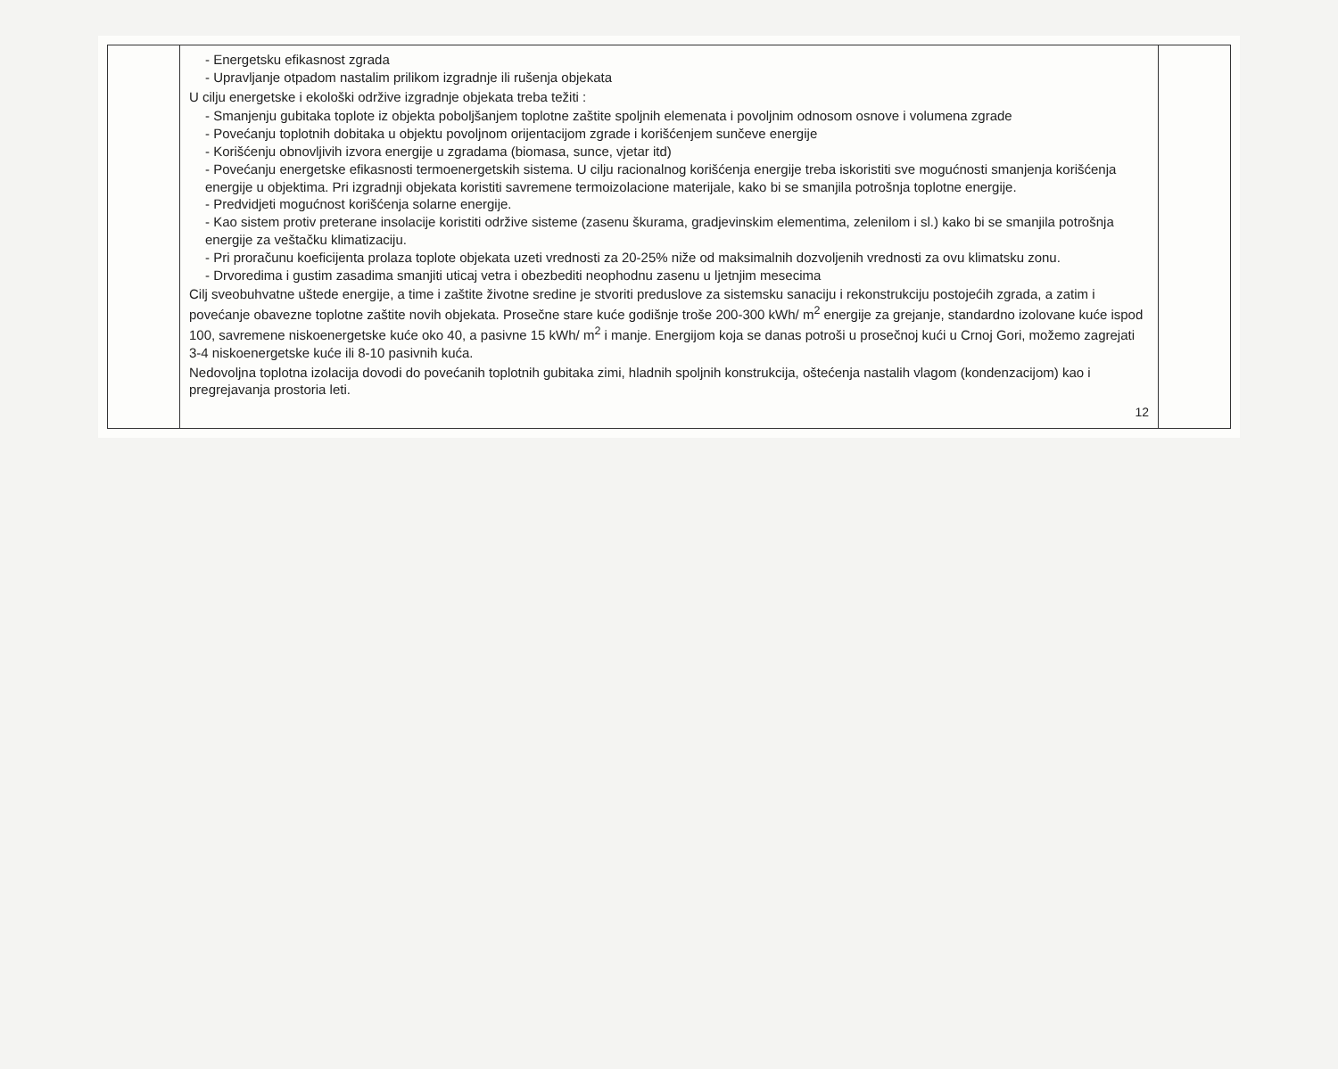| | - Energetsku efikasnost zgrada - Upravljanje otpadom nastalim prilikom izgradnje ili rušenja objekata U cilju energetske i ekološki održive izgradnje objekata treba težiti : - Smanjenju gubitaka toplote iz objekta poboljšanjem toplotne zaštite spoljnih elemenata i povoljnim odnosom osnove i volumena zgrade - Povećanju toplotnih dobitaka u objektu povoljnom orijentacijom zgrade i korišćenjem sunčeve energije - Korišćenju obnovljivih izvora energije u zgradama (biomasa, sunce, vjetar itd) - Povećanju energetske efikasnosti termoenergetskih sistema. U cilju racionalnog korišćenja energije treba iskoristiti sve mogućnosti smanjenja korišćenja energije u objektima. Pri izgradnji objekata koristiti savremene termoizolacione materijale, kako bi se smanjila potrošnja toplotne energije. - Predvidjeti mogućnost korišćenja solarne energije. - Kao sistem protiv preterane insolacije koristiti održive sisteme (zasenu škurama, gradjevinskim elementima, zelenilom i sl.) kako bi se smanjila potrošnja energije za veštačku klimatizaciju. - Pri proračunu koeficijenta prolaza toplote objekata uzeti vrednosti za 20-25% niže od maksimalnih dozvoljenih vrednosti za ovu klimatsku zonu. - Drvoredima i gustim zasadima smanjiti uticaj vetra i obezbediti neophodnu zasenu u ljetnjim mesecima Cilj sveobuhvatne uštede energije, a time i zaštite životne sredine je stvoriti preduslove za sistemsku sanaciju i rekonstrukciju postojećih zgrada, a zatim i povećanje obavezne toplotne zaštite novih objekata. Prosečne stare kuće godišnje troše 200-300 kWh/ m<sup>2</sup> energije za grejanje, standardno izolovane kuće ispod 100, savremene niskoenergetske kuće oko 40, a pasivne 15 kWh/ m<sup>2</sup> i manje. Energijom koja se danas potroši u prosečnoj kući u Crnoj Gori, možemo zagrejati 3-4 niskoenergetske kuće ili 8-10 pasivnih kuća. Nedovoljna toplotna izolacija dovodi do povećanih toplotnih gubitaka zimi, hladnih spoljnih konstrukcija, oštećenja nastalih vlagom (kondenzacijom) kao i pregrejavanja prostoria leti. 12 | |